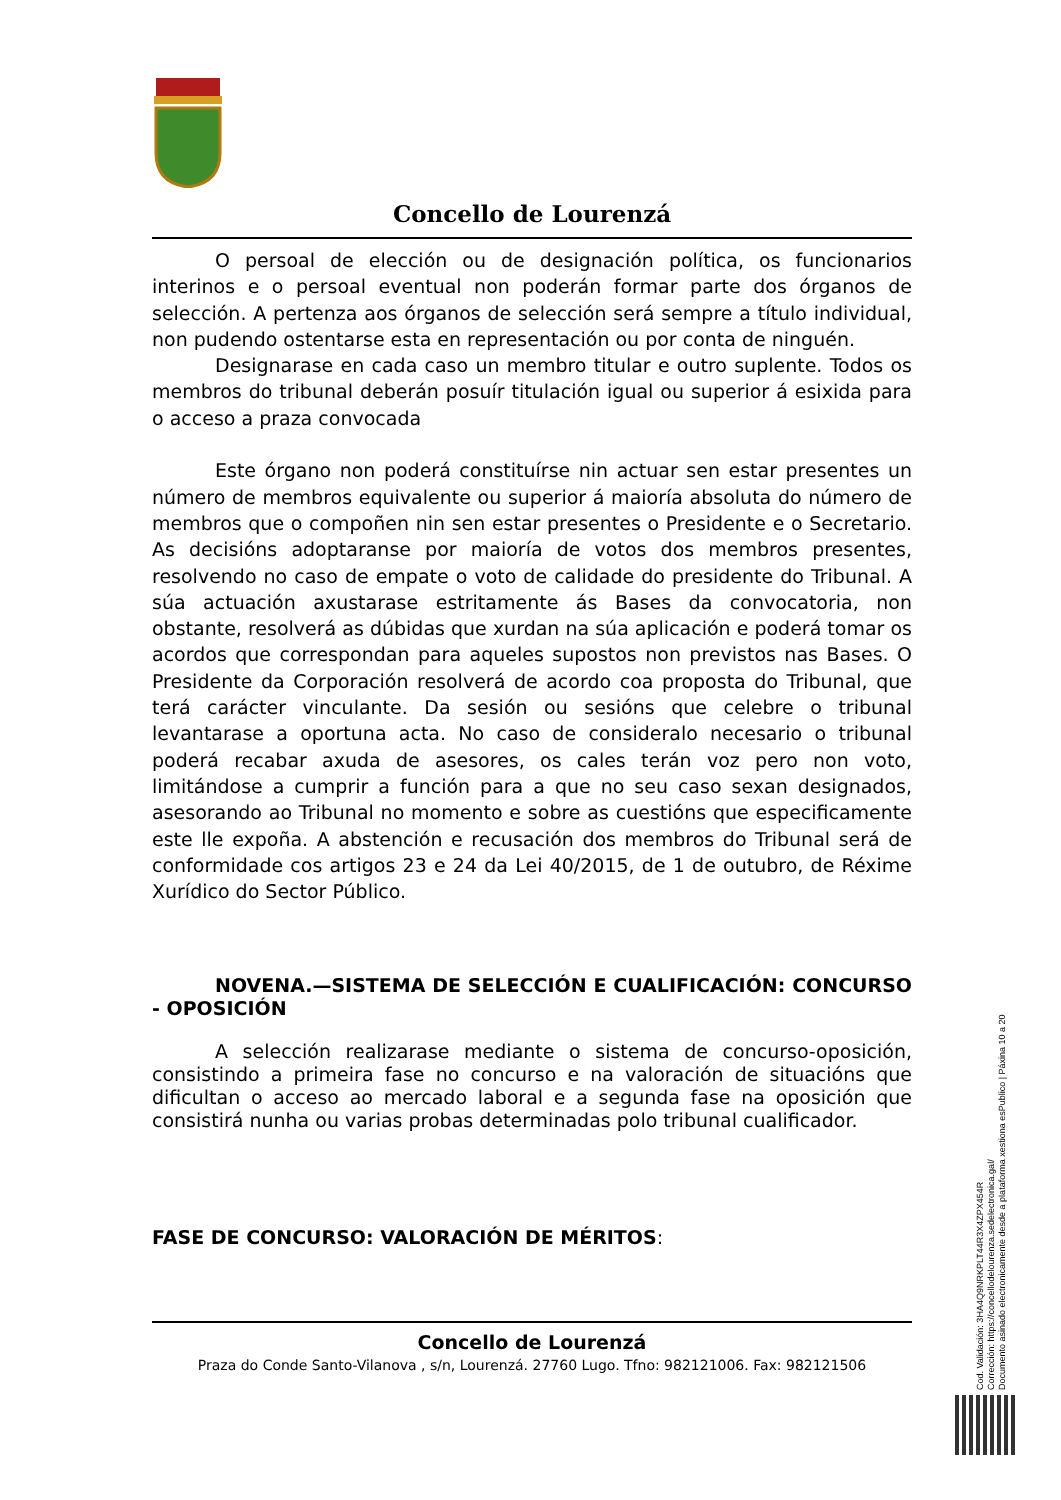Concello de Lourenzá
O persoal de elección ou de designación política, os funcionarios interinos e o persoal eventual non poderán formar parte dos órganos de selección. A pertenza aos órganos de selección será sempre a título individual, non pudendo ostentarse esta en representación ou por conta de ninguén.
Designarase en cada caso un membro titular e outro suplente. Todos os membros do tribunal deberán posuír titulación igual ou superior á esixida para o acceso a praza convocada
Este órgano non poderá constituírse nin actuar sen estar presentes un número de membros equivalente ou superior á maioría absoluta do número de membros que o compoñen nin sen estar presentes o Presidente e o Secretario. As decisións adoptaranse por maioría de votos dos membros presentes, resolvendo no caso de empate o voto de calidade do presidente do Tribunal. A súa actuación axustarase estritamente ás Bases da convocatoria, non obstante, resolverá as dúbidas que xurdan na súa aplicación e poderá tomar os acordos que correspondan para aqueles supostos non previstos nas Bases. O Presidente da Corporación resolverá de acordo coa proposta do Tribunal, que terá carácter vinculante. Da sesión ou sesións que celebre o tribunal levantarase a oportuna acta. No caso de consideralo necesario o tribunal poderá recabar axuda de asesores, os cales terán voz pero non voto, limitándose a cumprir a función para a que no seu caso sexan designados, asesorando ao Tribunal no momento e sobre as cuestións que especificamente este lle expoña. A abstención e recusación dos membros do Tribunal será de conformidade cos artigos 23 e 24 da Lei 40/2015, de 1 de outubro, de Réxime Xurídico do Sector Público.
NOVENA.—SISTEMA DE SELECCIÓN E CUALIFICACIÓN: CONCURSO - OPOSICIÓN
A selección realizarase mediante o sistema de concurso-oposición, consistindo a primeira fase no concurso e na valoración de situacións que dificultan o acceso ao mercado laboral e a segunda fase na oposición que consistirá nunha ou varias probas determinadas polo tribunal cualificador.
FASE DE CONCURSO: VALORACIÓN DE MÉRITOS:
Concello de Lourenzá
Praza do Conde Santo-Vilanova , s/n, Lourenzá. 27760 Lugo. Tfno: 982121006. Fax: 982121506
Cod. Validación: 3HA4Q9NRKPLT44R3X4ZPX454R
Corrección: https://concellodelourenza.sedelectronica.gal/
Documento asinado electronicamente desde a plataforma xestiona esPublico | Páxina 10 a 20